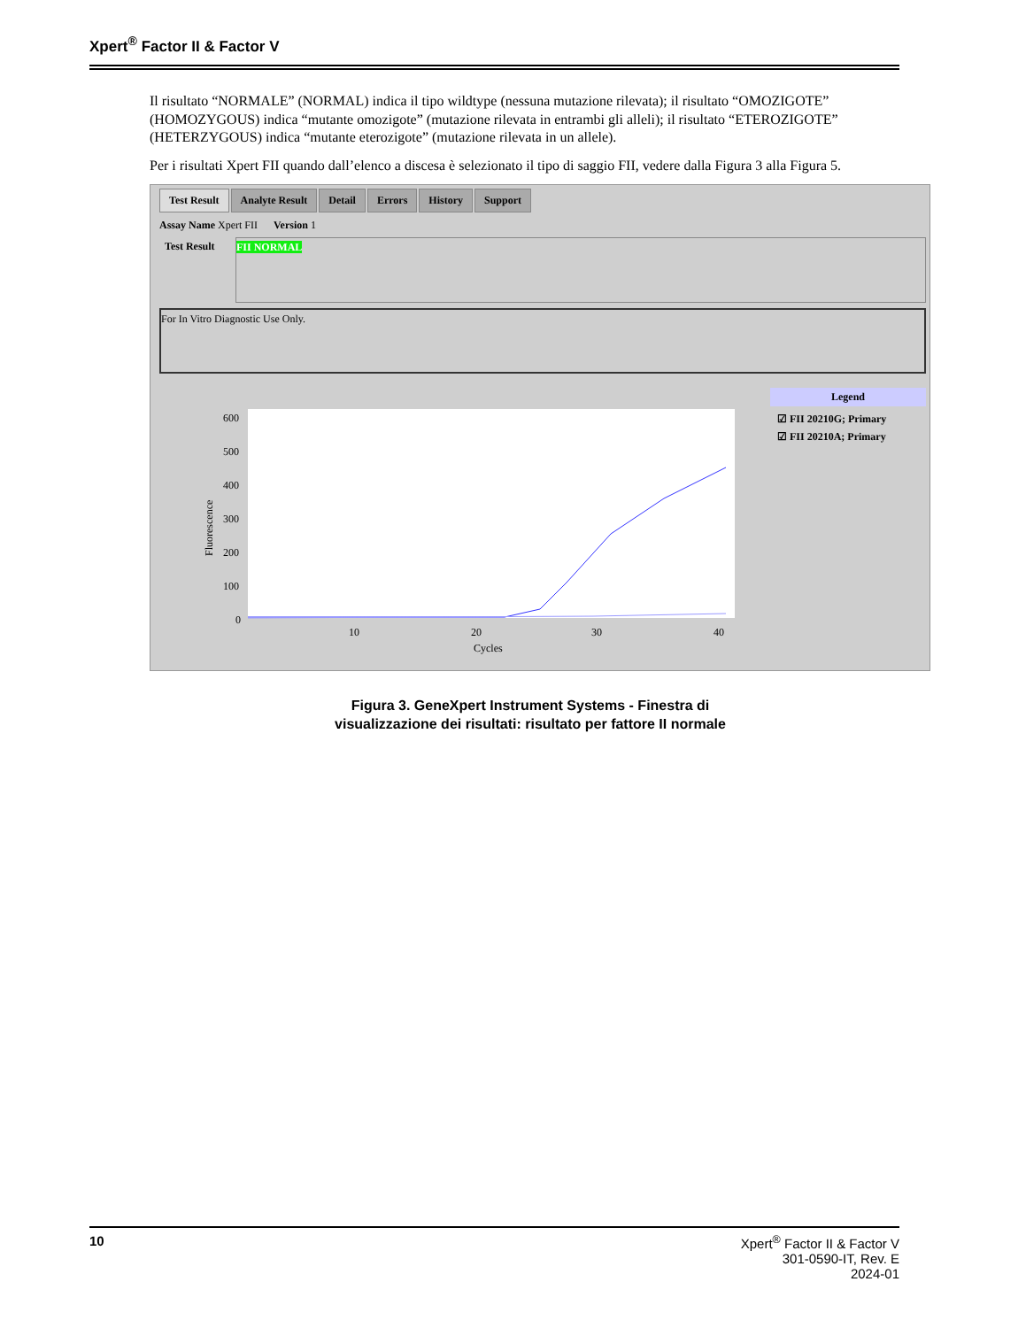Xpert<sup>®</sup> Factor II & Factor V
Il risultato “NORMALE” (NORMAL) indica il tipo wildtype (nessuna mutazione rilevata); il risultato “OMOZIGOTE” (HOMOZYGOUS) indica “mutante omozigote” (mutazione rilevata in entrambi gli alleli); il risultato “ETEROZIGOTE” (HETERZYGOUS) indica “mutante eterozigote” (mutazione rilevata in un allele).
Per i risultati Xpert FII quando dall’elenco a discesa è selezionato il tipo di saggio FII, vedere dalla Figura 3 alla Figura 5.
Test Result Analyte Result Detail Errors History Support
Assay Name Xpert FII Version 1
Test Result
FII NORMAL
For In Vitro Diagnostic Use Only.
Fluorescence
600
500
400
300
200
100
0
10
20
30
40
Cycles
Legend
☑ FII 20210G; Primary
☑ FII 20210A; Primary
Figura 3. GeneXpert Instrument Systems - Finestra di
visualizzazione dei risultati: risultato per fattore II normale
10 Xpert<sup>®</sup> Factor II & Factor V
301-0590-IT, Rev. E
2024-01